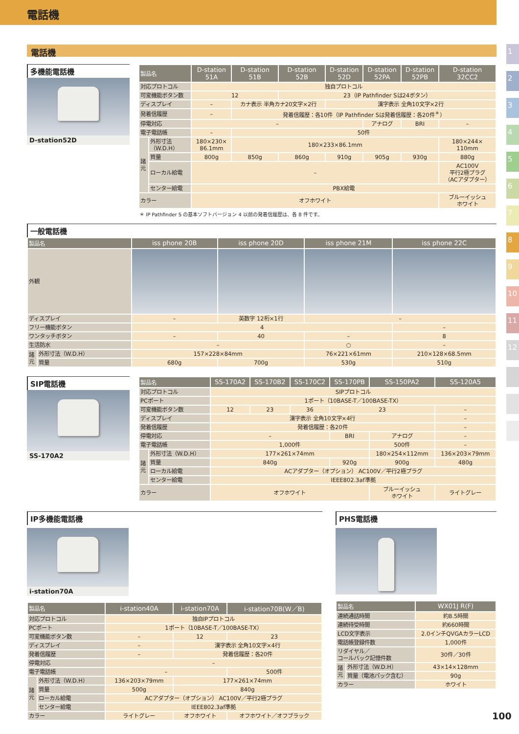電話機
電話機
多機能電話機
D-station52D
| 製品名 | | D-station 51A | D-station 51B | D-station 52B | D-station 52D | D-station 52PA | D-station 52PB | D-station 32CC2 |
| --- | --- | --- | --- | --- | --- | --- | --- | --- |
| 対応プロトコル | | 独自プロトコル | | | | | | |
| 可変機能ボタン数 | | 12 | | 23（IP Pathfinder Sは24ボタン） | | | | |
| ディスプレイ | | – | カナ表示 半角カナ20文字×2行 | | 漢字表示 全角10文字×2行 | | | |
| 発着信履歴 | | – | 発着信履歴：各10件（IP Pathfinder Sは発着信履歴：各20件<sup>＊</sup>） | | | | | |
| 停電対応 | | – | | | | アナログ | BRI | – |
| 電子電話帳 | | – | 50件 | | | | | |
| 諸 元 | 外形寸法 （W.D.H） | 180×230× 86.1mm | 180×233×86.1mm | | | | | 180×244× 110mm |
| | 質量 | 800g | 850g | 860g | 910g | 905g | 930g | 880g |
| | ローカル給電 | – | | | | | | AC100V 平行2極プラグ （ACアダプター） |
| | センター給電 | PBX給電 | | | | | | |
| カラー | | オフホワイト | | | | | | ブルーイッシュ ホワイト |
＊ IP Pathfinder S の基本ソフトバージョン 4 以前の発着信履歴は、各 8 件です。
一般電話機
| 製品名 | | iss phone 20B | iss phone 20D | iss phone 21M | iss phone 22C |
| --- | --- | --- | --- | --- | --- |
| 外観 | | | | | |
| ディスプレイ | | – | 英数字 12桁×1行 | – | |
| フリー機能ボタン | | 4 | | | – |
| ワンタッチボタン | | – | 40 | – | 8 |
| 生活防水 | | – | | ○ | – |
| 諸 元 | 外形寸法（W.D.H） | 157×228×84mm | | 76×221×61mm | 210×128×68.5mm |
| | 質量 | 680g | 700g | 530g | 510g |
SIP電話機
SS-170A2
| 製品名 | | SS-170A2 | SS-170B2 | SS-170C2 | SS-170PB | SS-150PA2 | SS-120A5 |
| --- | --- | --- | --- | --- | --- | --- | --- |
| 対応プロトコル | | SIPプロトコル | | | | | |
| PCポート | | 1ポート（10BASE-T／100BASE-TX） | | | | | |
| 可変機能ボタン数 | | 12 | 23 | 36 | 23 | | – |
| ディスプレイ | | 漢字表示 全角10文字×4行 | | | | | – |
| 発着信履歴 | | 発着信履歴：各20件 | | | | | – |
| 停電対応 | | – | | | BRI | アナログ | – |
| 電子電話帳 | | 1,000件 | | | | 500件 | – |
| 諸 元 | 外形寸法（W.D.H） | 177×261×74mm | | | | 180×254×112mm | 136×203×79mm |
| | 質量 | 840g | | | 920g | 900g | 480g |
| | ローカル給電 | ACアダプター（オプション） AC100V／平行2極プラグ | | | | | |
| | センター給電 | IEEE802.3af準拠 | | | | | |
| カラー | | オフホワイト | | | | ブルーイッシュ ホワイト | ライトグレー |
IP多機能電話機
i-station70A
| 製品名 | | i-station40A | i-station70A | i-station70B(W／B) |
| --- | --- | --- | --- | --- |
| 対応プロトコル | | 独自IPプロトコル | | |
| PCポート | | 1ポート（10BASE-T／100BASE-TX） | | |
| 可変機能ボタン数 | | – | 12 | 23 |
| ディスプレイ | | – | 漢字表示 全角10文字×4行 | |
| 発着信履歴 | | – | 発着信履歴：各20件 | |
| 停電対応 | | – | | |
| 電子電話帳 | | – | | 500件 |
| 諸 元 | 外形寸法（W.D.H） | 136×203×79mm | 177×261×74mm | |
| | 質量 | 500g | 840g | |
| | ローカル給電 | ACアダプター（オプション） AC100V／平行2極プラグ | | |
| | センター給電 | IEEE802.3af準拠 | | |
| カラー | | ライトグレー | オフホワイト | オフホワイト／オフブラック |
PHS電話機
| 製品名 | | WX01J R(F) |
| --- | --- | --- |
| 連続通話時間 | | 約8.5時間 |
| 連続待受時間 | | 約660時間 |
| LCD文字表示 | | 2.0インチQVGAカラーLCD |
| 電話帳登録件数 | | 1,000件 |
| リダイヤル／ コールバック記憶件数 | | 30件／30件 |
| 諸 元 | 外形寸法（W.D.H） | 43×14×128mm |
| | 質量（電池パック含む） | 90g |
| カラー | | ホワイト |
1
2
3
4
5
6
7
8
9
10
11
12
100